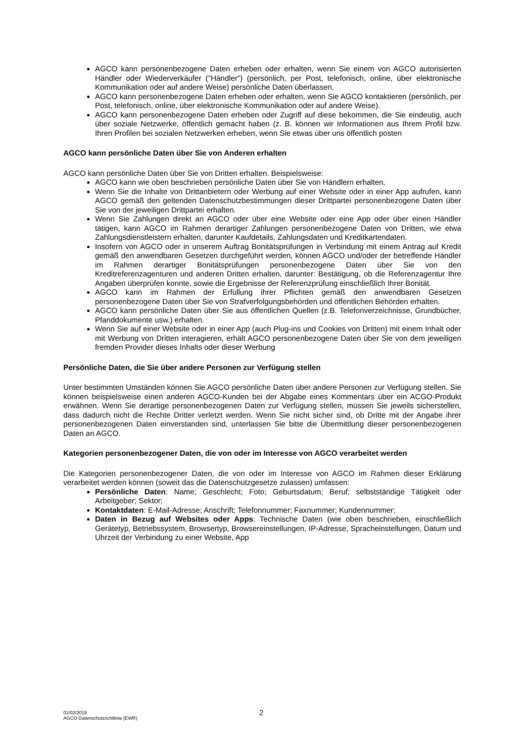AGCO kann personenbezogene Daten erheben oder erhalten, wenn Sie einem von AGCO autorisierten Händler oder Wiederverkäufer ("Händler") (persönlich, per Post, telefonisch, online, über elektronische Kommunikation oder auf andere Weise) persönliche Daten überlassen.
AGCO kann personenbezogene Daten erheben oder erhalten, wenn Sie AGCO kontaktieren (persönlich, per Post, telefonisch, online, über elektronische Kommunikation oder auf andere Weise).
AGCO kann personenbezogene Daten erheben oder Zugriff auf diese bekommen, die Sie eindeutig, auch über soziale Netzwerke, öffentlich gemacht haben (z. B. können wir Informationen aus Ihrem Profil bzw. Ihren Profilen bei sozialen Netzwerken erheben, wenn Sie etwas über uns öffentlich posten
AGCO kann persönliche Daten über Sie von Anderen erhalten
AGCO kann persönliche Daten über Sie von Dritten erhalten. Beispielsweise:
AGCO kann wie oben beschrieben persönliche Daten über Sie von Händlern erhalten.
Wenn Sie die Inhalte von Drittanbietern oder Werbung auf einer Website oder in einer App aufrufen, kann AGCO gemäß den geltenden Datenschutzbestimmungen dieser Drittpartei personenbezogene Daten über Sie von der jeweiligen Drittpartei erhalten.
Wenn Sie Zahlungen direkt an AGCO oder über eine Website oder eine App oder über einen Händler tätigen, kann AGCO im Rahmen derartiger Zahlungen personenbezogene Daten von Dritten, wie etwa Zahlungsdienstleistern erhalten, darunter Kaufdetails, Zahlungsdaten und Kreditkartendaten.
Insofern von AGCO oder in unserem Auftrag Bonitätsprüfungen in Verbindung mit einem Antrag auf Kredit gemäß den anwendbaren Gesetzen durchgeführt werden, können AGCO und/oder der betreffende Händler im Rahmen derartiger Bonitätsprüfungen personenbezogene Daten über Sie von den Kreditreferenzagenturen und anderen Dritten erhalten, darunter: Bestätigung, ob die Referenzagentur Ihre Angaben überprüfen konnte, sowie die Ergebnisse der Referenzprüfung einschließlich Ihrer Bonität.
AGCO kann im Rahmen der Erfüllung ihrer Pflichten gemäß den anwendbaren Gesetzen personenbezogene Daten über Sie von Strafverfolgungsbehörden und öffentlichen Behörden erhalten.
AGCO kann persönliche Daten über Sie aus öffentlichen Quellen (z.B. Telefonverzeichnisse, Grundbücher, Pfanddokumente usw.) erhalten.
Wenn Sie auf einer Website oder in einer App (auch Plug-ins und Cookies von Dritten) mit einem Inhalt oder mit Werbung von Dritten interagieren, erhält AGCO personenbezogene Daten über Sie von dem jeweiligen fremden Provider dieses Inhalts oder dieser Werbung
Persönliche Daten, die Sie über andere Personen zur Verfügung stellen
Unter bestimmten Umständen können Sie AGCO persönliche Daten über andere Personen zur Verfügung stellen. Sie können beispielsweise einen anderen AGCO-Kunden bei der Abgabe eines Kommentars über ein ACGO-Produkt erwähnen. Wenn Sie derartige personenbezogenen Daten zur Verfügung stellen, müssen Sie jeweils sicherstellen, dass dadurch nicht die Rechte Dritter verletzt werden. Wenn Sie nicht sicher sind, ob Dritte mit der Angabe ihrer personenbezogenen Daten einverstanden sind, unterlassen Sie bitte die Übermittlung dieser personenbezogenen Daten an AGCO.
Kategorien personenbezogener Daten, die von oder im Interesse von AGCO verarbeitet werden
Die Kategorien personenbezogener Daten, die von oder im Interesse von AGCO im Rahmen dieser Erklärung verarbeitet werden können (soweit das die Datenschutzgesetze zulassen) umfassen:
Persönliche Daten: Name; Geschlecht; Foto; Geburtsdatum; Beruf; selbstständige Tätigkeit oder Arbeitgeber; Sektor;
Kontaktdaten: E-Mail-Adresse; Anschrift; Telefonnummer; Faxnummer; Kundennummer;
Daten in Bezug auf Websites oder Apps: Technische Daten (wie oben beschrieben, einschließlich Gerätetyp, Betriebssystem, Browsertyp, Browsereinstellungen, IP-Adresse, Spracheinstellungen, Datum und Uhrzeit der Verbindung zu einer Website, App
01/02/2019
AGCO Datenschutzrichtlinie (EWR)
2